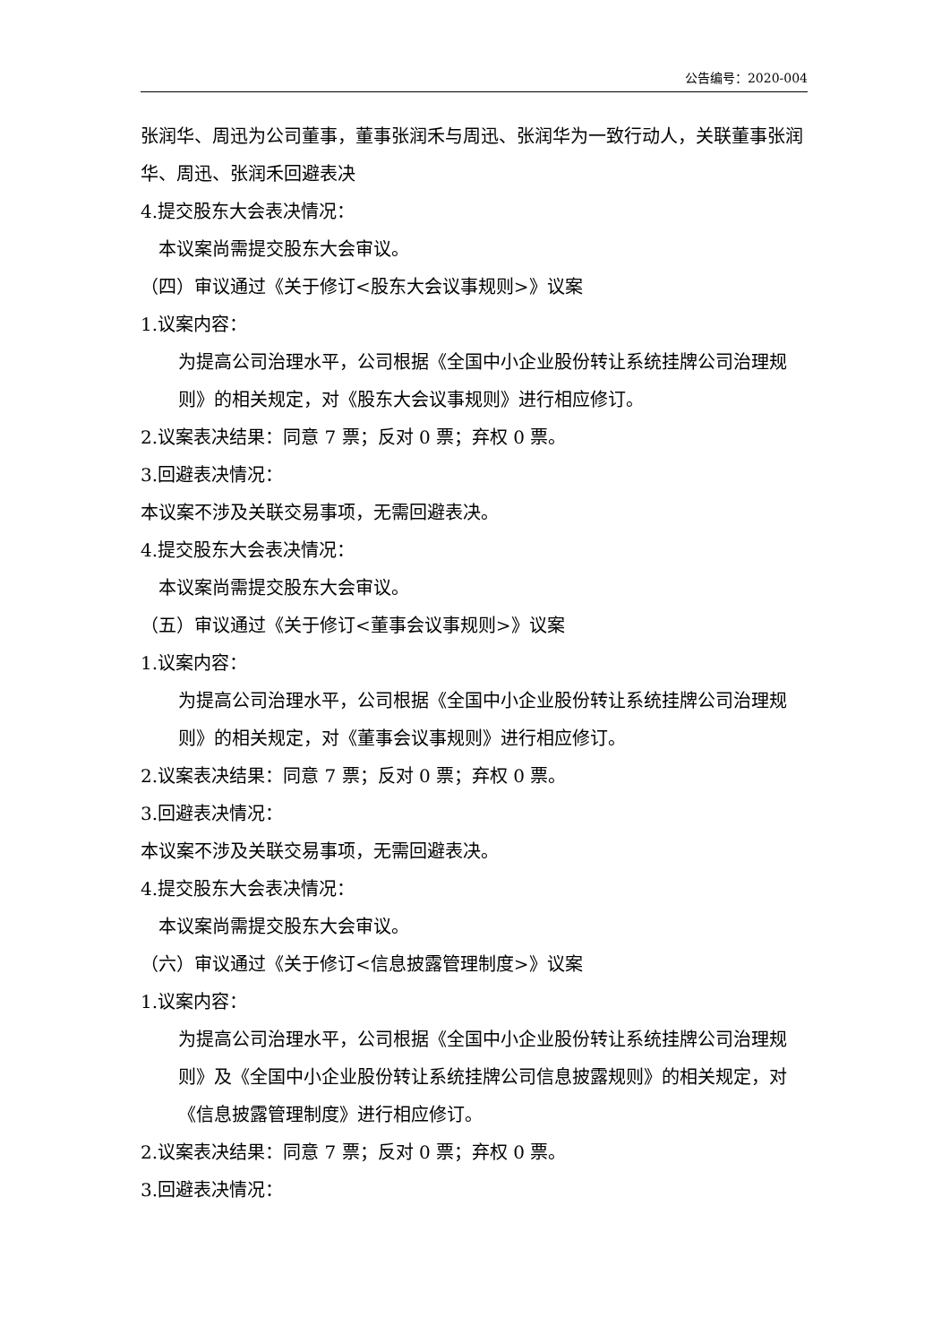公告编号：2020-004
张润华、周迅为公司董事，董事张润禾与周迅、张润华为一致行动人，关联董事张润华、周迅、张润禾回避表决
4.提交股东大会表决情况：
本议案尚需提交股东大会审议。
（四）审议通过《关于修订<股东大会议事规则>》议案
1.议案内容：
为提高公司治理水平，公司根据《全国中小企业股份转让系统挂牌公司治理规则》的相关规定，对《股东大会议事规则》进行相应修订。
2.议案表决结果：同意 7 票；反对 0 票；弃权 0 票。
3.回避表决情况：
本议案不涉及关联交易事项，无需回避表决。
4.提交股东大会表决情况：
本议案尚需提交股东大会审议。
（五）审议通过《关于修订<董事会议事规则>》议案
1.议案内容：
为提高公司治理水平，公司根据《全国中小企业股份转让系统挂牌公司治理规则》的相关规定，对《董事会议事规则》进行相应修订。
2.议案表决结果：同意 7 票；反对 0 票；弃权 0 票。
3.回避表决情况：
本议案不涉及关联交易事项，无需回避表决。
4.提交股东大会表决情况：
本议案尚需提交股东大会审议。
（六）审议通过《关于修订<信息披露管理制度>》议案
1.议案内容：
为提高公司治理水平，公司根据《全国中小企业股份转让系统挂牌公司治理规则》及《全国中小企业股份转让系统挂牌公司信息披露规则》的相关规定，对《信息披露管理制度》进行相应修订。
2.议案表决结果：同意 7 票；反对 0 票；弃权 0 票。
3.回避表决情况：